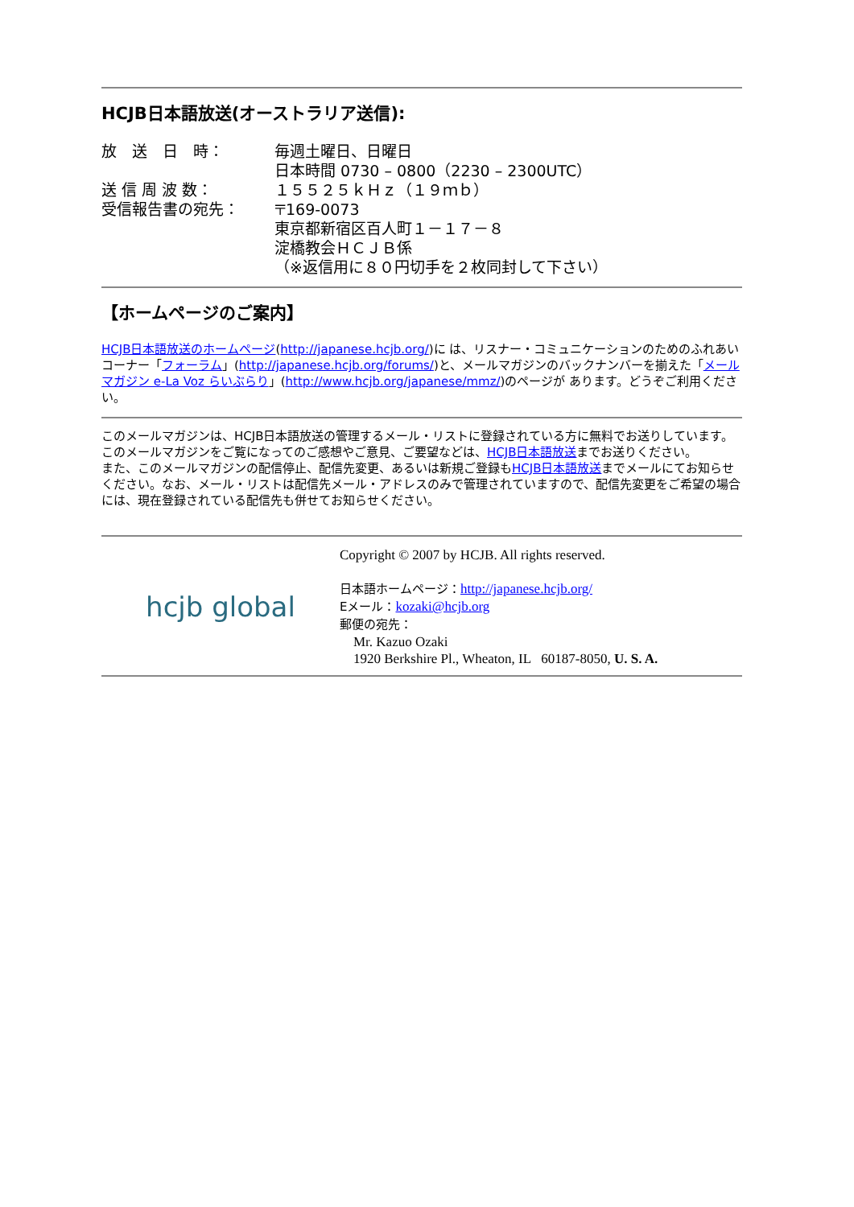HCJB日本語放送(オーストラリア送信):
放　送　日　時：
毎週土曜日、日曜日
日本時間 0730 – 0800（2230 – 2300UTC）
送 信 周 波 数：
１５５２５ｋＨｚ（１９ｍｂ）
受信報告書の宛先：
〒169-0073
東京都新宿区百人町１－１７－８
淀橋教会ＨＣＪＢ係
（※返信用に８０円切手を２枚同封して下さい）
【ホームページのご案内】
HCJB日本語放送のホームページ(http://japanese.hcjb.org/)に は、リスナー・コミュニケーションのためのふれあいコーナー「フォーラム」(http://japanese.hcjb.org/forums/)と、メールマガジンのバックナンバーを揃えた「メールマガジン e-La Voz らいぶらり」(http://www.hcjb.org/japanese/mmz/)のページが あります。どうぞご利用ください。
このメールマガジンは、HCJB日本語放送の管理するメール・リストに登録されている方に無料でお送りしています。このメールマガジンをご覧になってのご感想やご意見、ご要望などは、HCJB日本語放送までお送りください。
また、このメールマガジンの配信停止、配信先変更、あるいは新規ご登録もHCJB日本語放送までメールにてお知らせください。なお、メール・リストは配信先メール・アドレスのみで管理されていますので、配信先変更をご希望の場合には、現在登録されている配信先も併せてお知らせください。
hcjb global
Copyright © 2007 by HCJB. All rights reserved.
日本語ホームページ：http://japanese.hcjb.org/
Eメール：kozaki@hcjb.org
郵便の宛先：
Mr. Kazuo Ozaki
1920 Berkshire Pl., Wheaton, IL 60187-8050, U. S. A.